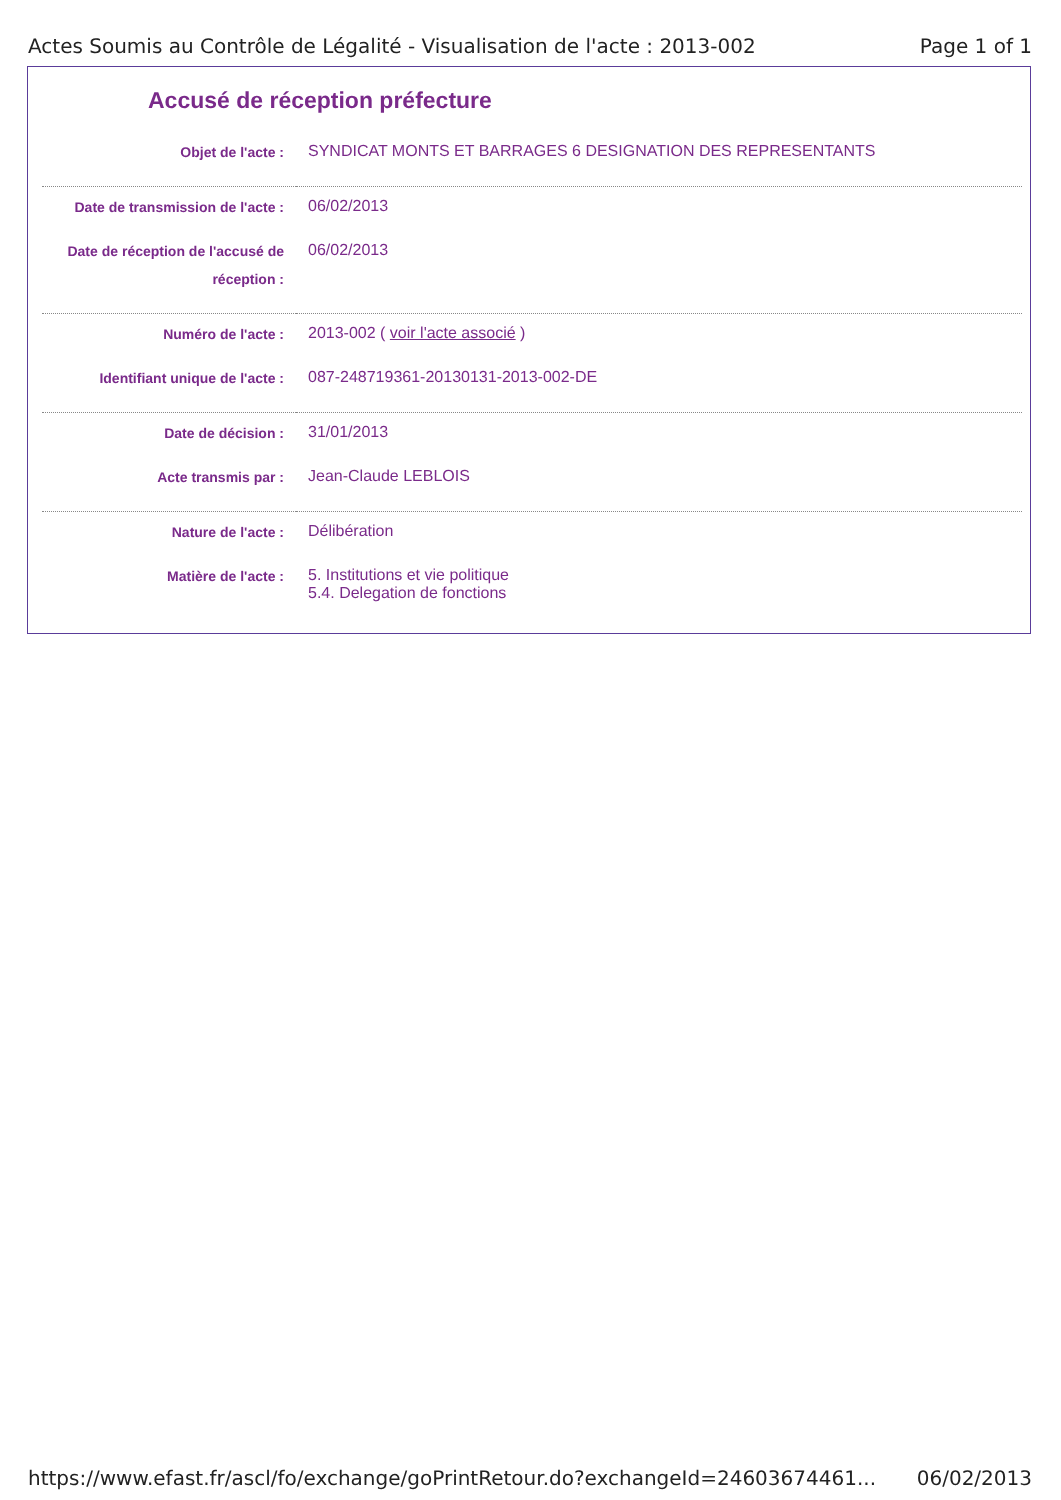Actes Soumis au Contrôle de Légalité - Visualisation de l'acte : 2013-002 Page 1 of 1
Accusé de réception préfecture
| Objet de l'acte : | SYNDICAT MONTS ET BARRAGES 6 DESIGNATION DES REPRESENTANTS |
| Date de transmission de l'acte : | 06/02/2013 |
| Date de réception de l'accusé de réception : | 06/02/2013 |
| Numéro de l'acte : | 2013-002 ( voir l'acte associé ) |
| Identifiant unique de l'acte : | 087-248719361-20130131-2013-002-DE |
| Date de décision : | 31/01/2013 |
| Acte transmis par : | Jean-Claude LEBLOIS |
| Nature de l'acte : | Délibération |
| Matière de l'acte : | 5. Institutions et vie politique 5.4. Delegation de fonctions |
https://www.efast.fr/ascl/fo/exchange/goPrintRetour.do?exchangeId=24603674461... 06/02/2013